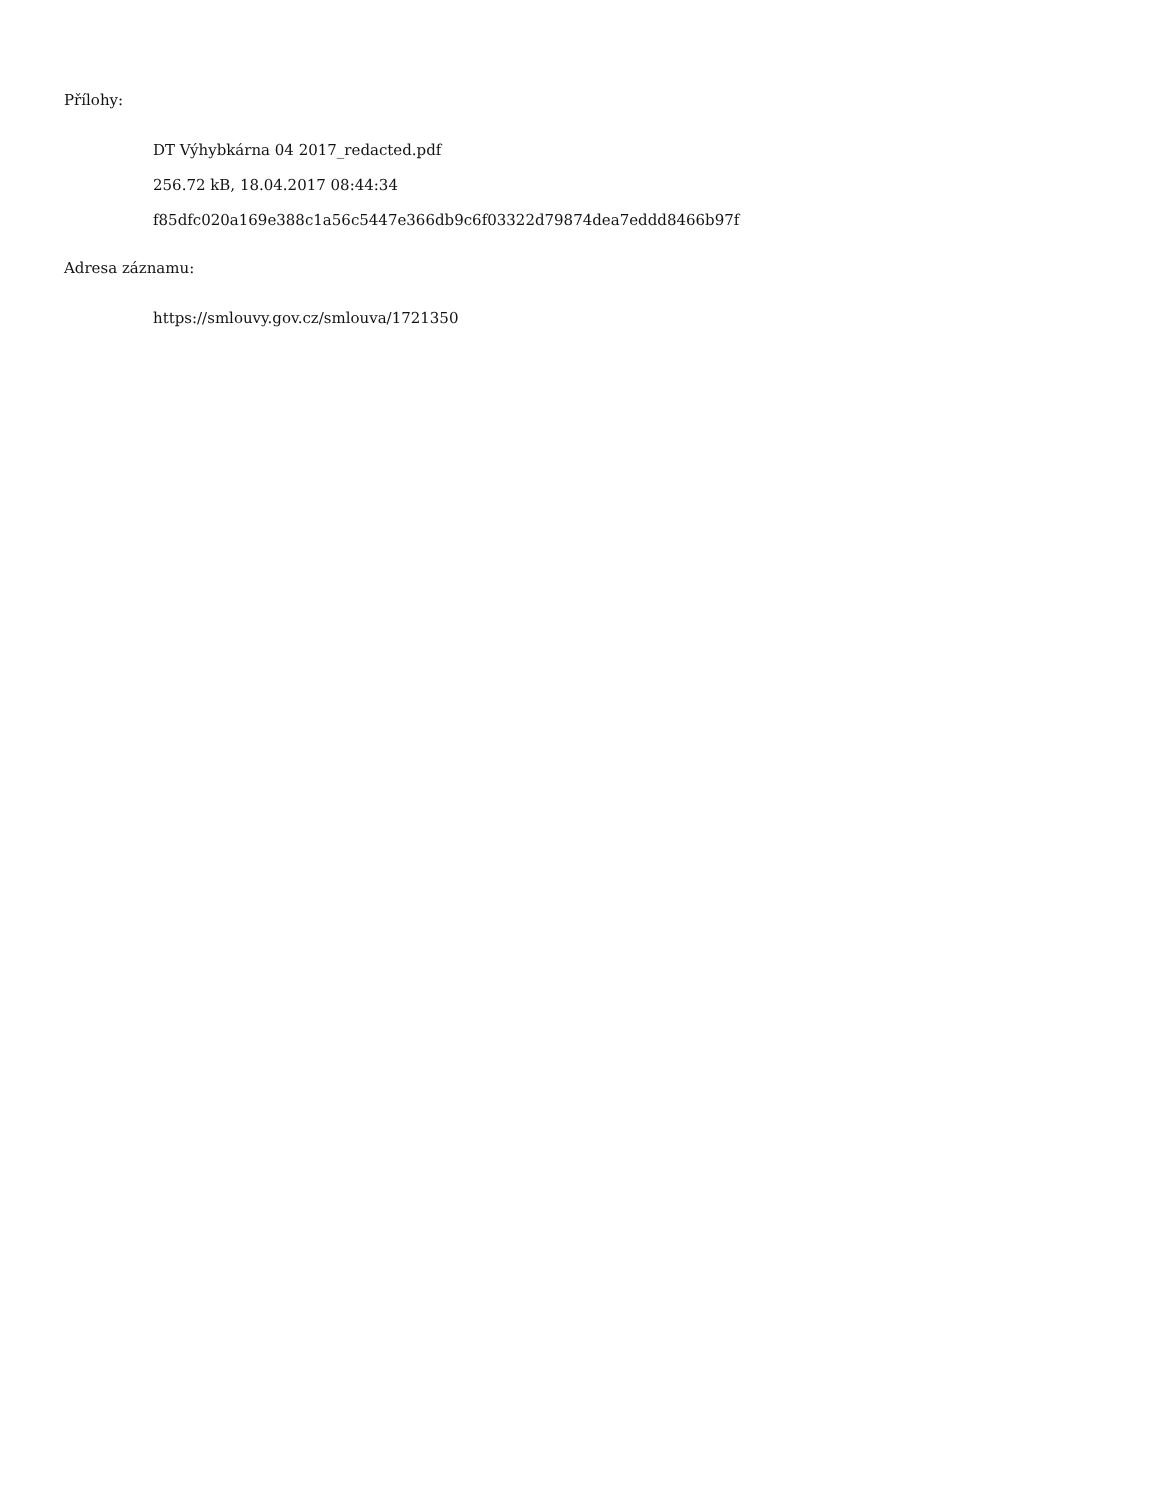Přílohy:
DT Výhybkárna 04 2017_redacted.pdf
256.72 kB, 18.04.2017 08:44:34
f85dfc020a169e388c1a56c5447e366db9c6f03322d79874dea7eddd8466b97f
Adresa záznamu:
https://smlouvy.gov.cz/smlouva/1721350